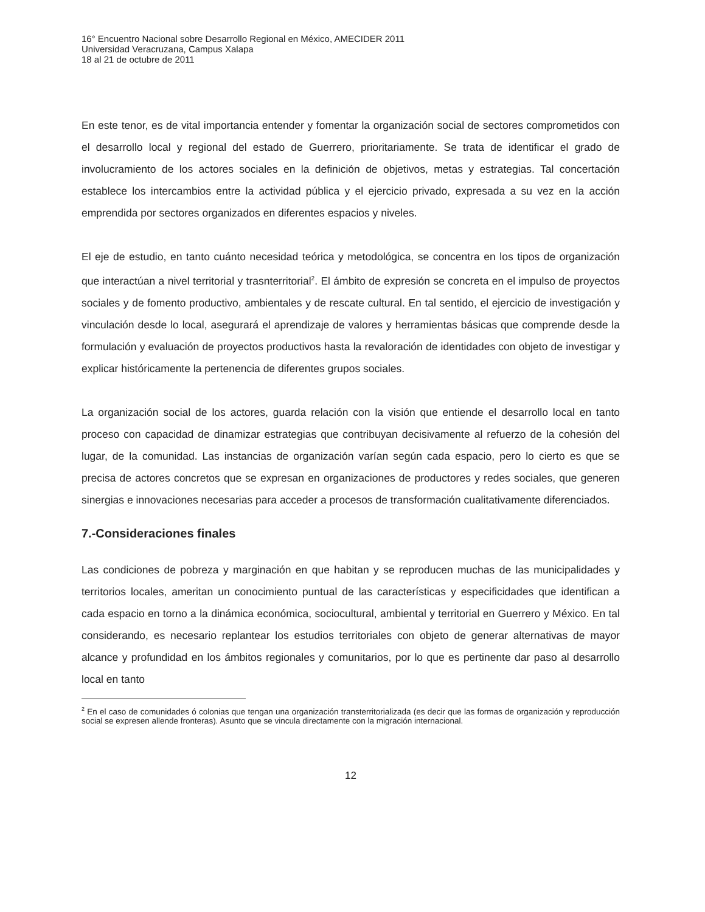16° Encuentro Nacional sobre Desarrollo Regional en México, AMECIDER 2011
Universidad Veracruzana, Campus Xalapa
18 al 21 de octubre de 2011
En este tenor, es de vital importancia entender y fomentar la organización social de sectores comprometidos con el desarrollo local y regional del estado de Guerrero, prioritariamente. Se trata de identificar el grado de involucramiento de los actores sociales en la definición de objetivos, metas y estrategias. Tal concertación establece los intercambios entre la actividad pública y el ejercicio privado, expresada a su vez en la acción emprendida por sectores organizados en diferentes espacios y niveles.
El eje de estudio, en tanto cuánto necesidad teórica y metodológica, se concentra en los tipos de organización que interactúan a nivel territorial y trasnterritorial<sup>2</sup>. El ámbito de expresión se concreta en el impulso de proyectos sociales y de fomento productivo, ambientales y de rescate cultural. En tal sentido, el ejercicio de investigación y vinculación desde lo local, asegurará el aprendizaje de valores y herramientas básicas que comprende desde la formulación y evaluación de proyectos productivos hasta la revaloración de identidades con objeto de investigar y explicar históricamente la pertenencia de diferentes grupos sociales.
La organización social de los actores, guarda relación con la visión que entiende el desarrollo local en tanto proceso con capacidad de dinamizar estrategias que contribuyan decisivamente al refuerzo de la cohesión del lugar, de la comunidad. Las instancias de organización varían según cada espacio, pero lo cierto es que se precisa de actores concretos que se expresan en organizaciones de productores y redes sociales, que generen sinergias e innovaciones necesarias para acceder a procesos de transformación cualitativamente diferenciados.
7.-Consideraciones finales
Las condiciones de pobreza y marginación en que habitan y se reproducen muchas de las municipalidades y territorios locales, ameritan un conocimiento puntual de las características y especificidades que identifican a cada espacio en torno a la dinámica económica, sociocultural, ambiental y territorial en Guerrero y México. En tal considerando, es necesario replantear los estudios territoriales con objeto de generar alternativas de mayor alcance y profundidad en los ámbitos regionales y comunitarios, por lo que es pertinente dar paso al desarrollo local en tanto
<sup>2</sup> En el caso de comunidades ó colonias que tengan una organización transterritorializada (es decir que las formas de organización y reproducción social se expresen allende fronteras). Asunto que se vincula directamente con la migración internacional.
12